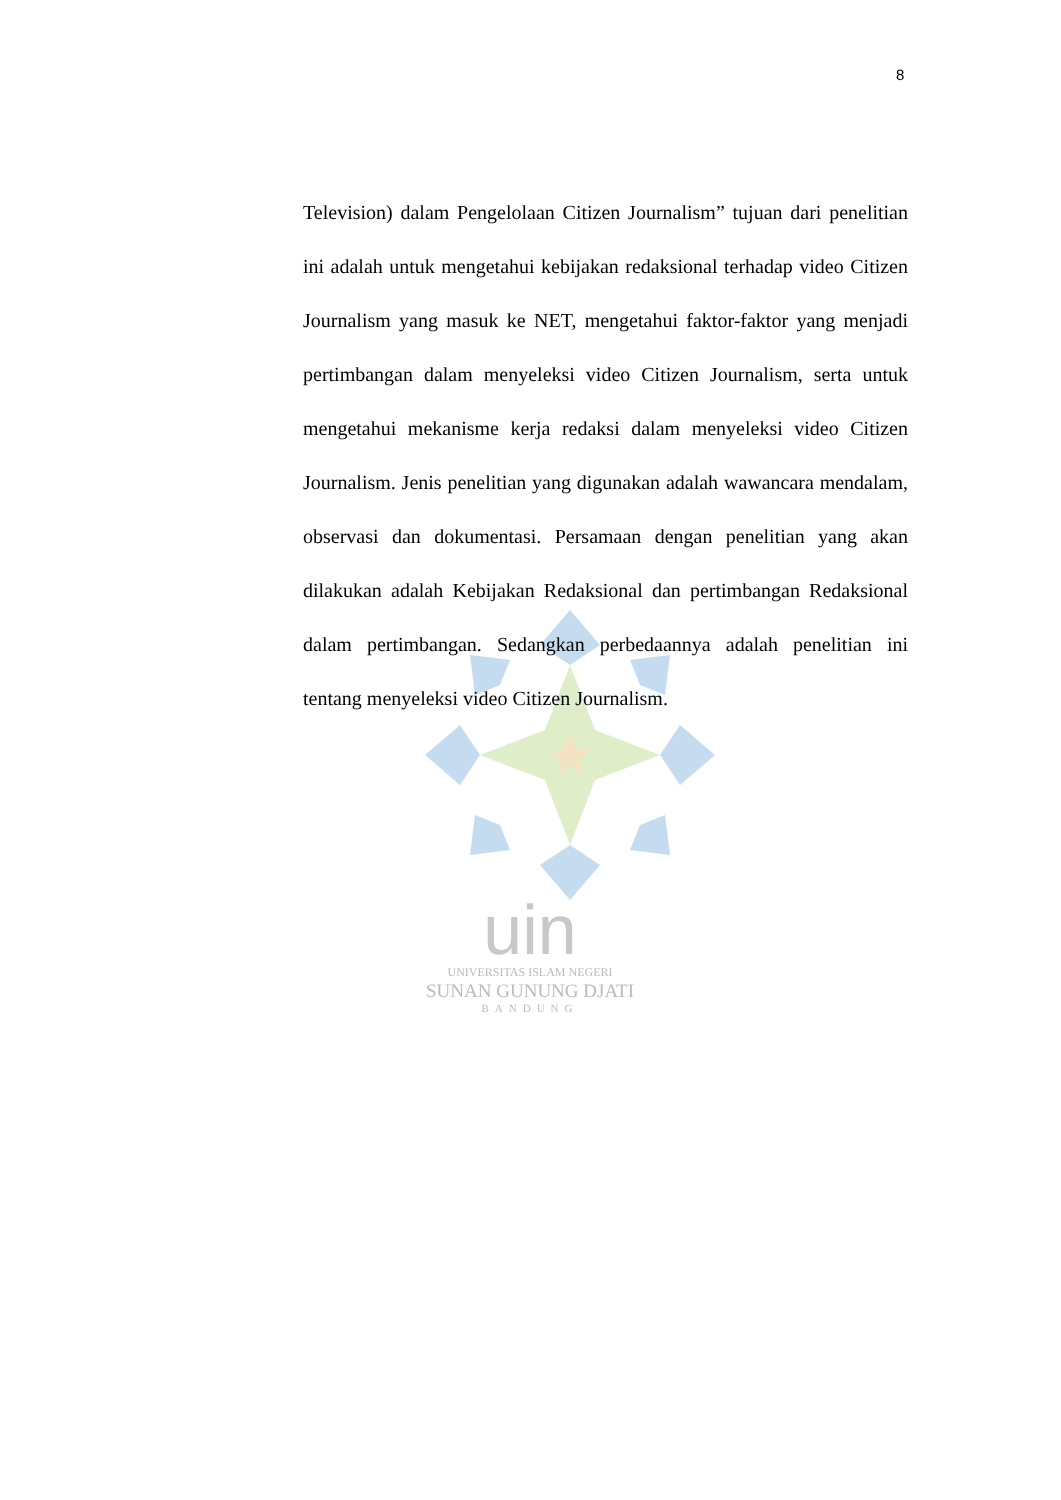8
Television) dalam Pengelolaan Citizen Journalism” tujuan dari penelitian ini adalah untuk mengetahui kebijakan redaksional terhadap video Citizen Journalism yang masuk ke NET, mengetahui faktor-faktor yang menjadi pertimbangan dalam menyeleksi video Citizen Journalism, serta untuk mengetahui mekanisme kerja redaksi dalam menyeleksi video Citizen Journalism. Jenis penelitian yang digunakan adalah wawancara mendalam, observasi dan dokumentasi. Persamaan dengan penelitian yang akan dilakukan adalah Kebijakan Redaksional dan pertimbangan Redaksional dalam pertimbangan. Sedangkan perbedaannya adalah penelitian ini tentang menyeleksi video Citizen Journalism.
uin
UNIVERSITAS ISLAM NEGERI
SUNAN GUNUNG DJATI
BANDUNG